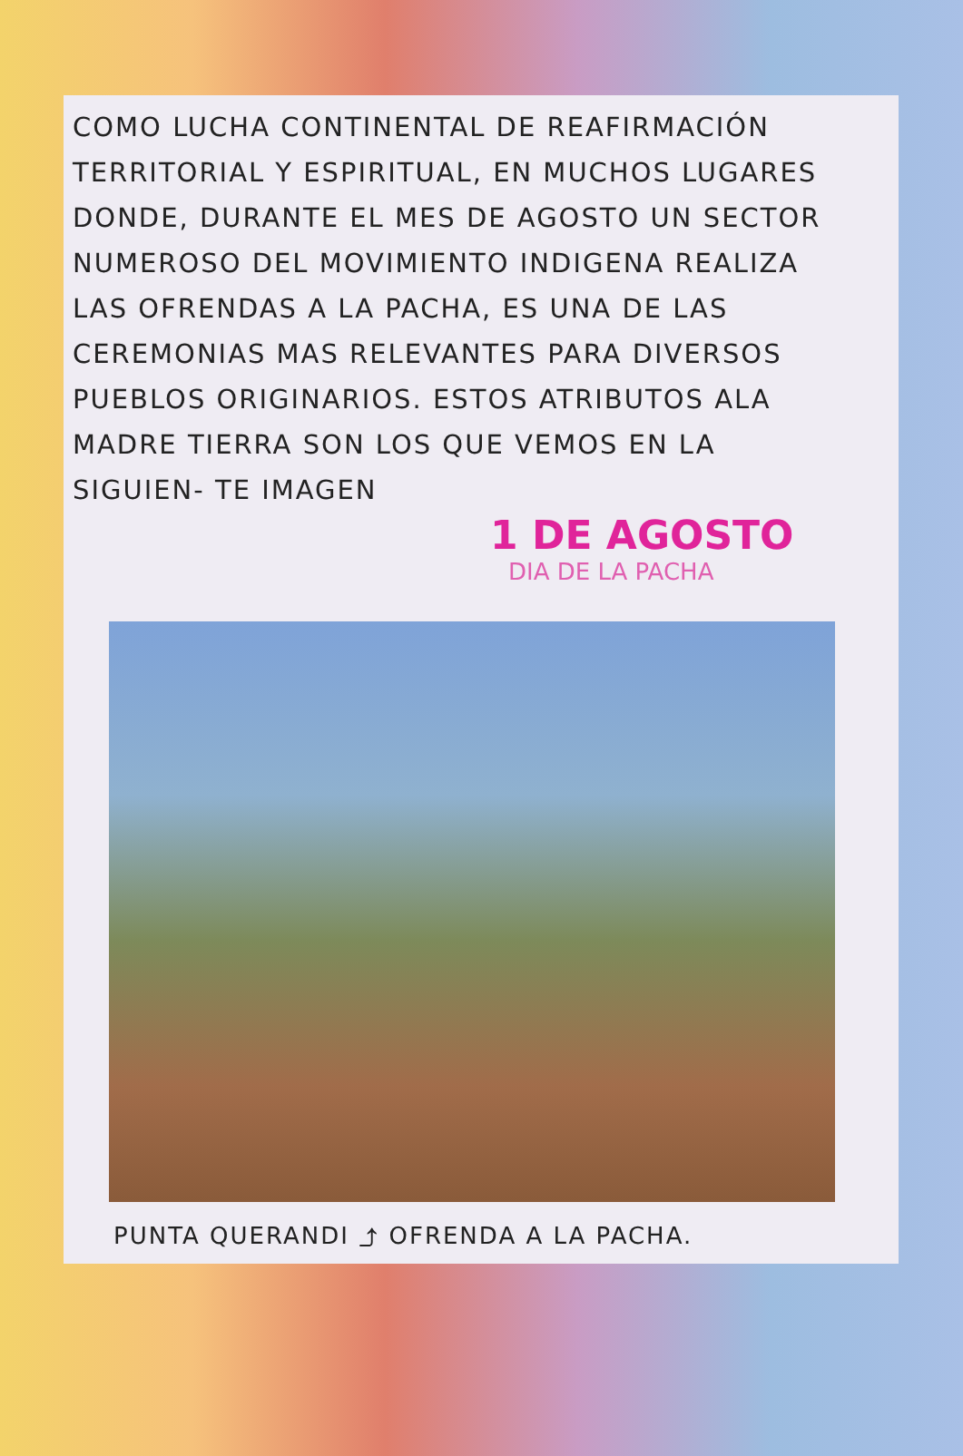COMO LUCHA CONTINENTAL DE REAFIRMACIÓN TERRITORIAL Y ESPIRITUAL, EN MUCHOS LUGARES DONDE, DURANTE EL MES DE AGOSTO UN SECTOR NUMEROSO DEL MOVIMIENTO INDIGENA REALIZA LAS OFRENDAS A LA PACHA, ES UNA DE LAS CEREMONIAS MAS RELEVANTES PARA DIVERSOS PUEBLOS ORIGINARIOS. ESTOS ATRIBUTOS ALA MADRE TIERRA SON LOS QUE VEMOS EN LA SIGUIEN- TE IMAGEN
1 DE AGOSTO
DIA DE LA PACHA
PUNTA QUERANDI ⤴ OFRENDA A LA PACHA.